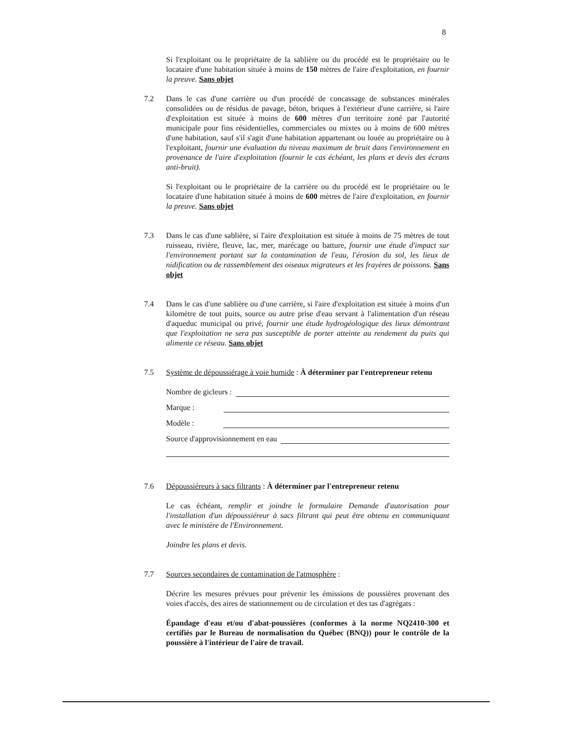8
Si l'exploitant ou le propriétaire de la sablière ou du procédé est le propriétaire ou le locataire d'une habitation située à moins de 150 mètres de l'aire d'exploitation, en fournir la preuve. Sans objet
7.2 Dans le cas d'une carrière ou d'un procédé de concassage de substances minérales consolidées ou de résidus de pavage, béton, briques à l'extérieur d'une carrière, si l'aire d'exploitation est située à moins de 600 mètres d'un territoire zoné par l'autorité municipale pour fins résidentielles, commerciales ou mixtes ou à moins de 600 mètres d'une habitation, sauf s'il s'agit d'une habitation appartenant ou louée au propriétaire ou à l'exploitant, fournir une évaluation du niveau maximum de bruit dans l'environnement en provenance de l'aire d'exploitation (fournir le cas échéant, les plans et devis des écrans anti-bruit).
Si l'exploitant ou le propriétaire de la carrière ou du procédé est le propriétaire ou le locataire d'une habitation située à moins de 600 mètres de l'aire d'exploitation, en fournir la preuve. Sans objet
7.3 Dans le cas d'une sablière, si l'aire d'exploitation est située à moins de 75 mètres de tout ruisseau, rivière, fleuve, lac, mer, marécage ou batture, fournir une étude d'impact sur l'environnement portant sur la contamination de l'eau, l'érosion du sol, les lieux de nidification ou de rassemblement des oiseaux migrateurs et les frayères de poissons. Sans objet
7.4 Dans le cas d'une sablière ou d'une carrière, si l'aire d'exploitation est située à moins d'un kilomètre de tout puits, source ou autre prise d'eau servant à l'alimentation d'un réseau d'aqueduc municipal ou privé, fournir une étude hydrogéologique des lieux démontrant que l'exploitation ne sera pas susceptible de porter atteinte au rendement du puits qui alimente ce réseau. Sans objet
7.5 Système de dépoussiérage à voie humide : À déterminer par l'entrepreneur retenu
Nombre de gicleurs :
Marque :
Modèle :
Source d'approvisionnement en eau
7.6 Dépoussiéreurs à sacs filtrants : À déterminer par l'entrepreneur retenu
Le cas échéant, remplir et joindre le formulaire Demande d'autorisation pour l'installation d'un dépoussiéreur à sacs filtrant qui peut être obtenu en communiquant avec le ministère de l'Environnement.
Joindre les plans et devis.
7.7 Sources secondaires de contamination de l'atmosphère :
Décrire les mesures prévues pour prévenir les émissions de poussières provenant des voies d'accès, des aires de stationnement ou de circulation et des tas d'agrégats :
Épandage d'eau et/ou d'abat-poussières (conformes à la norme NQ2410-300 et certifiés par le Bureau de normalisation du Québec (BNQ)) pour le contrôle de la poussière à l'intérieur de l'aire de travail.